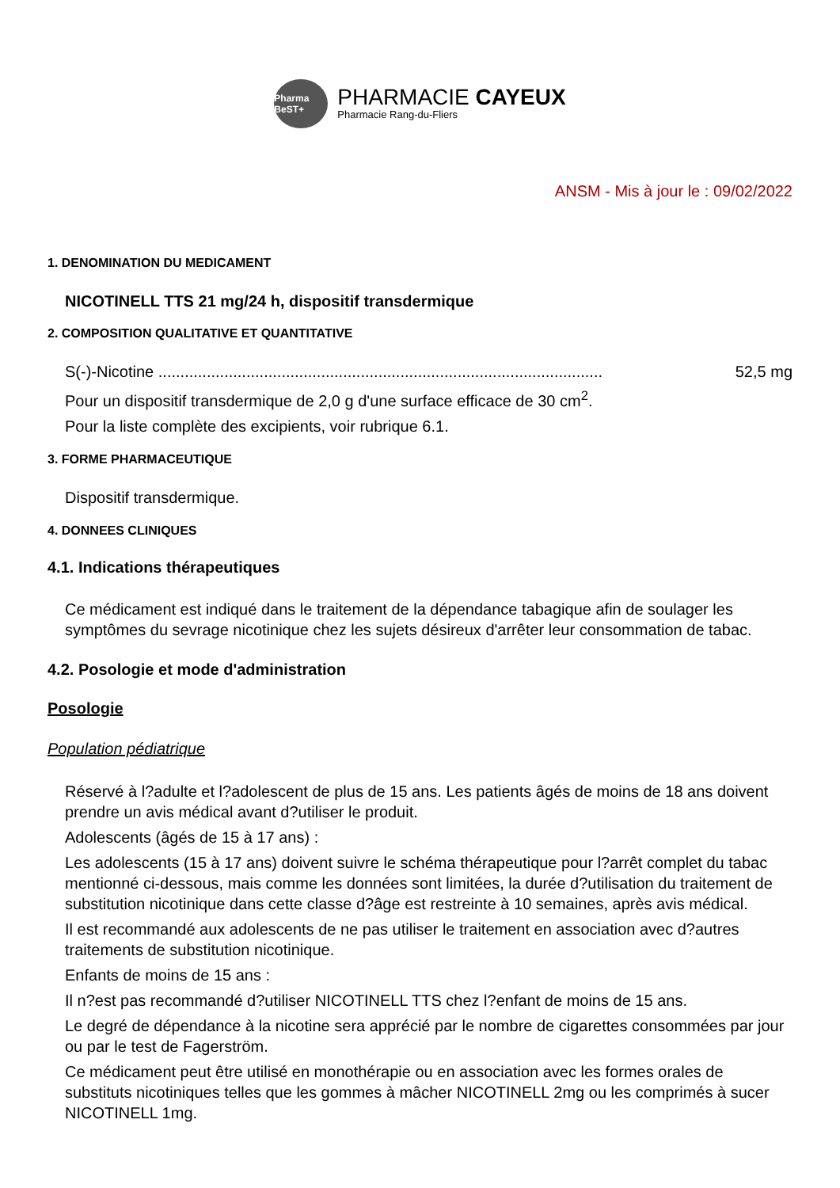Pharma BeST+
PHARMACIE CAYEUX
Pharmacie Rang-du-Fliers
ANSM - Mis à jour le : 09/02/2022
1. DENOMINATION DU MEDICAMENT
NICOTINELL TTS 21 mg/24 h, dispositif transdermique
2. COMPOSITION QUALITATIVE ET QUANTITATIVE
S(-)-Nicotine ..................................................................................................... 52,5 mg
Pour un dispositif transdermique de 2,0 g d'une surface efficace de 30 cm<sup>2</sup>.
Pour la liste complète des excipients, voir rubrique 6.1.
3. FORME PHARMACEUTIQUE
Dispositif transdermique.
4. DONNEES CLINIQUES
4.1. Indications thérapeutiques
Ce médicament est indiqué dans le traitement de la dépendance tabagique afin de soulager les symptômes du sevrage nicotinique chez les sujets désireux d'arrêter leur consommation de tabac.
4.2. Posologie et mode d'administration
Posologie
Population pédiatrique
Réservé à l?adulte et l?adolescent de plus de 15 ans. Les patients âgés de moins de 18 ans doivent prendre un avis médical avant d?utiliser le produit.
Adolescents (âgés de 15 à 17 ans) :
Les adolescents (15 à 17 ans) doivent suivre le schéma thérapeutique pour l?arrêt complet du tabac mentionné ci-dessous, mais comme les données sont limitées, la durée d?utilisation du traitement de substitution nicotinique dans cette classe d?âge est restreinte à 10 semaines, après avis médical.
Il est recommandé aux adolescents de ne pas utiliser le traitement en association avec d?autres traitements de substitution nicotinique.
Enfants de moins de 15 ans :
Il n?est pas recommandé d?utiliser NICOTINELL TTS chez l?enfant de moins de 15 ans.
Le degré de dépendance à la nicotine sera apprécié par le nombre de cigarettes consommées par jour ou par le test de Fagerström.
Ce médicament peut être utilisé en monothérapie ou en association avec les formes orales de substituts nicotiniques telles que les gommes à mâcher NICOTINELL 2mg ou les comprimés à sucer NICOTINELL 1mg.